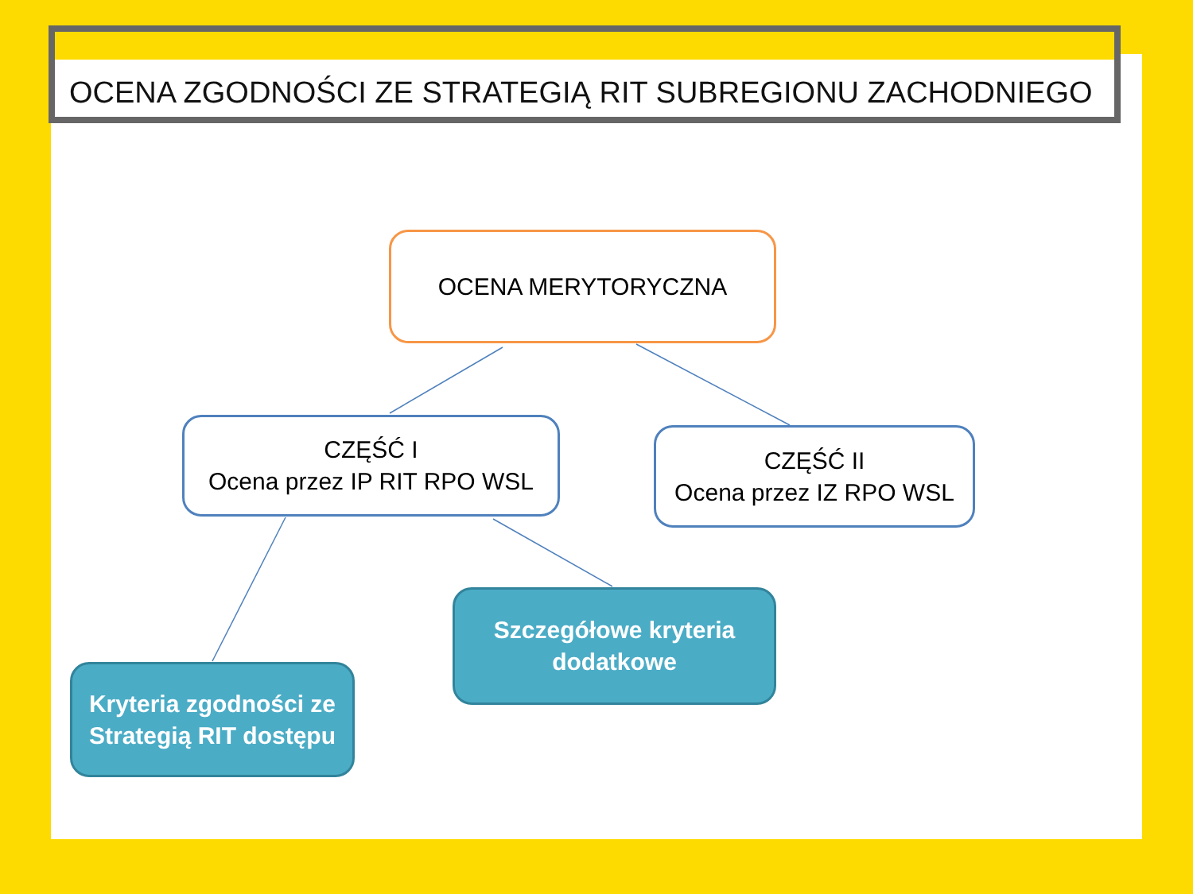OCENA ZGODNOŚCI ZE STRATEGIĄ RIT SUBREGIONU ZACHODNIEGO
OCENA MERYTORYCZNA
CZĘŚĆ I
Ocena przez IP RIT RPO WSL
CZĘŚĆ II
Ocena przez IZ RPO WSL
Szczegółowe kryteria
dodatkowe
Kryteria zgodności ze
Strategią RIT dostępu